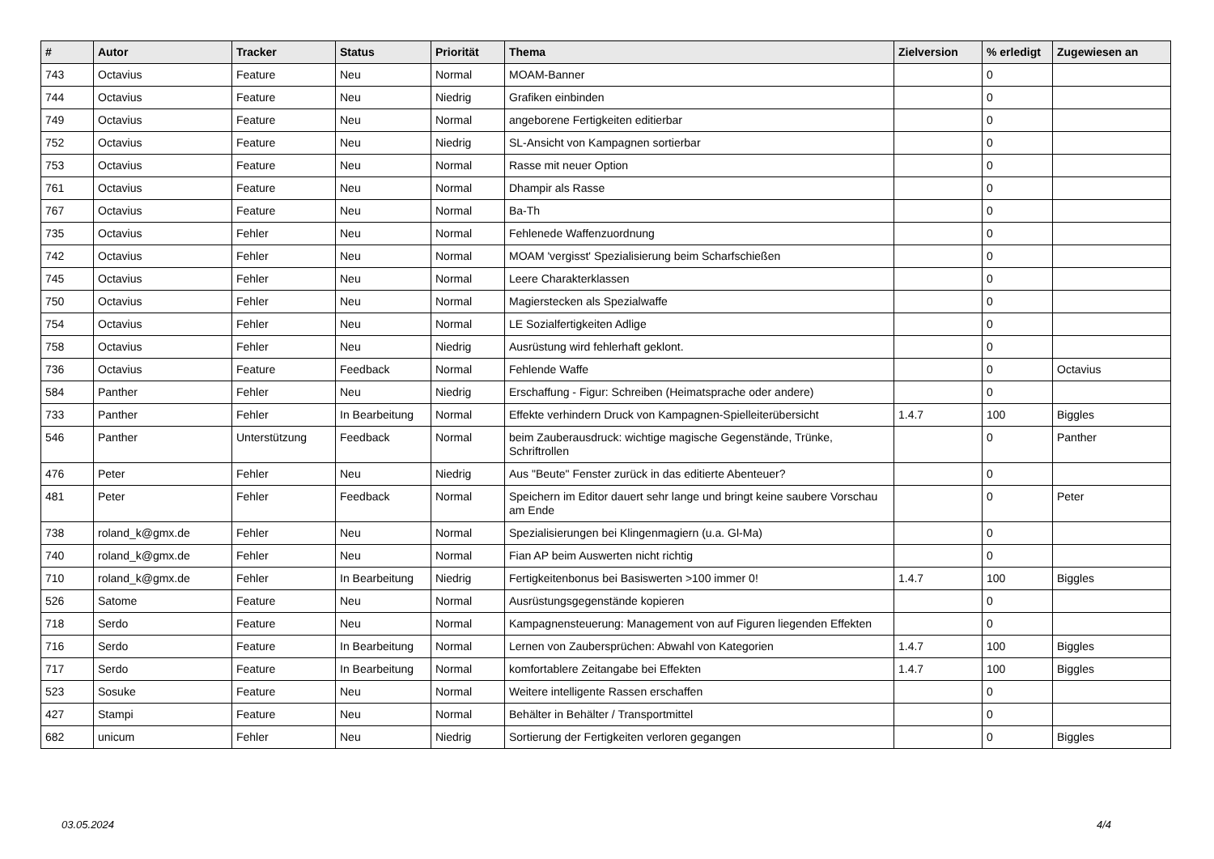| # | Autor | Tracker | Status | Priorität | Thema | Zielversion | % erledigt | Zugewiesen an |
| --- | --- | --- | --- | --- | --- | --- | --- | --- |
| 743 | Octavius | Feature | Neu | Normal | MOAM-Banner | | 0 | |
| 744 | Octavius | Feature | Neu | Niedrig | Grafiken einbinden | | 0 | |
| 749 | Octavius | Feature | Neu | Normal | angeborene Fertigkeiten editierbar | | 0 | |
| 752 | Octavius | Feature | Neu | Niedrig | SL-Ansicht von Kampagnen sortierbar | | 0 | |
| 753 | Octavius | Feature | Neu | Normal | Rasse mit neuer Option | | 0 | |
| 761 | Octavius | Feature | Neu | Normal | Dhampir als Rasse | | 0 | |
| 767 | Octavius | Feature | Neu | Normal | Ba-Th | | 0 | |
| 735 | Octavius | Fehler | Neu | Normal | Fehlenede Waffenzuordnung | | 0 | |
| 742 | Octavius | Fehler | Neu | Normal | MOAM 'vergisst' Spezialisierung beim Scharfschießen | | 0 | |
| 745 | Octavius | Fehler | Neu | Normal | Leere Charakterklassen | | 0 | |
| 750 | Octavius | Fehler | Neu | Normal | Magierstecken als Spezialwaffe | | 0 | |
| 754 | Octavius | Fehler | Neu | Normal | LE Sozialfertigkeiten Adlige | | 0 | |
| 758 | Octavius | Fehler | Neu | Niedrig | Ausrüstung wird fehlerhaft geklont. | | 0 | |
| 736 | Octavius | Feature | Feedback | Normal | Fehlende Waffe | | 0 | Octavius |
| 584 | Panther | Fehler | Neu | Niedrig | Erschaffung - Figur: Schreiben (Heimatsprache oder andere) | | 0 | |
| 733 | Panther | Fehler | In Bearbeitung | Normal | Effekte verhindern Druck von Kampagnen-Spielleiterübersicht | 1.4.7 | 100 | Biggles |
| 546 | Panther | Unterstützung | Feedback | Normal | beim Zauberausdruck: wichtige magische Gegenstände, Trünke, Schriftrollen | | 0 | Panther |
| 476 | Peter | Fehler | Neu | Niedrig | Aus "Beute" Fenster zurück in das editierte Abenteuer? | | 0 | |
| 481 | Peter | Fehler | Feedback | Normal | Speichern im Editor dauert sehr lange und bringt keine saubere Vorschau am Ende | | 0 | Peter |
| 738 | roland_k@gmx.de | Fehler | Neu | Normal | Spezialisierungen bei Klingenmagiern (u.a. Gl-Ma) | | 0 | |
| 740 | roland_k@gmx.de | Fehler | Neu | Normal | Fian AP beim Auswerten nicht richtig | | 0 | |
| 710 | roland_k@gmx.de | Fehler | In Bearbeitung | Niedrig | Fertigkeitenbonus bei Basiswerten >100 immer 0! | 1.4.7 | 100 | Biggles |
| 526 | Satome | Feature | Neu | Normal | Ausrüstungsgegenstände kopieren | | 0 | |
| 718 | Serdo | Feature | Neu | Normal | Kampagnensteuerung: Management von auf Figuren liegenden Effekten | | 0 | |
| 716 | Serdo | Feature | In Bearbeitung | Normal | Lernen von Zaubersprüchen: Abwahl von Kategorien | 1.4.7 | 100 | Biggles |
| 717 | Serdo | Feature | In Bearbeitung | Normal | komfortablere Zeitangabe bei Effekten | 1.4.7 | 100 | Biggles |
| 523 | Sosuke | Feature | Neu | Normal | Weitere intelligente Rassen erschaffen | | 0 | |
| 427 | Stampi | Feature | Neu | Normal | Behälter in Behälter / Transportmittel | | 0 | |
| 682 | unicum | Fehler | Neu | Niedrig | Sortierung der Fertigkeiten verloren gegangen | | 0 | Biggles |
03.05.2024 4/4